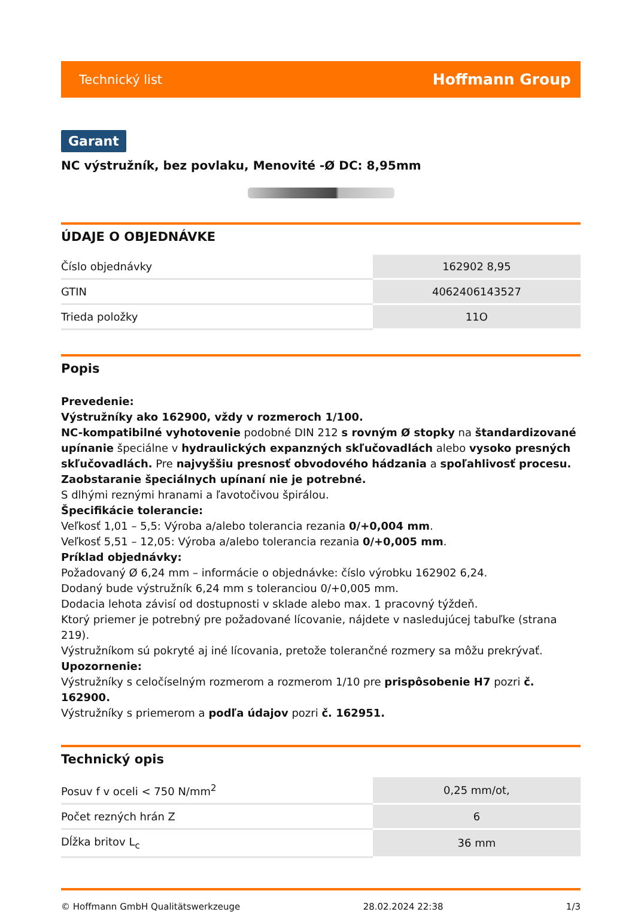Technický list Hoffmann Group
Garant
NC výstružník, bez povlaku, Menovité -Ø DC: 8,95mm
ÚDAJE O OBJEDNÁVKE
| Číslo objednávky | 162902 8,95 |
| GTIN | 4062406143527 |
| Trieda položky | 11O |
Popis
Prevedenie:
Výstružníky ako 162900, vždy v rozmeroch 1/100.
NC-kompatibilné vyhotovenie podobné DIN 212 s rovným Ø stopky na štandardizované upínanie špeciálne v hydraulických expanzných skľučovadlách alebo vysoko presných skľučovadlách. Pre najvyššiu presnosť obvodového hádzania a spoľahlivosť procesu.
Zaobstaranie špeciálnych upínaní nie je potrebné.
S dlhými reznými hranami a ľavotočivou špirálou.
Špecifikácie tolerancie:
Veľkosť 1,01 – 5,5: Výroba a/alebo tolerancia rezania 0/+0,004 mm.
Veľkosť 5,51 – 12,05: Výroba a/alebo tolerancia rezania 0/+0,005 mm.
Príklad objednávky:
Požadovaný Ø 6,24 mm – informácie o objednávke: číslo výrobku 162902 6,24.
Dodaný bude výstružník 6,24 mm s toleranciou 0/+0,005 mm.
Dodacia lehota závisí od dostupnosti v sklade alebo max. 1 pracovný týždeň.
Ktorý priemer je potrebný pre požadované lícovanie, nájdete v nasledujúcej tabuľke (strana 219).
Výstružníkom sú pokryté aj iné lícovania, pretože tolerančné rozmery sa môžu prekrývať.
Upozornenie:
Výstružníky s celočíselným rozmerom a rozmerom 1/10 pre prispôsobenie H7 pozri č. 162900.
Výstružníky s priemerom a podľa údajov pozri č. 162951.
Technický opis
| Posuv f v oceli < 750 N/mm<sup>2</sup> | 0,25 mm/ot, |
| Počet rezných hrán Z | 6 |
| Dĺžka britov L<sub>c</sub> | 36 mm |
© Hoffmann GmbH Qualitätswerkzeuge 28.02.2024 22:38 1/3